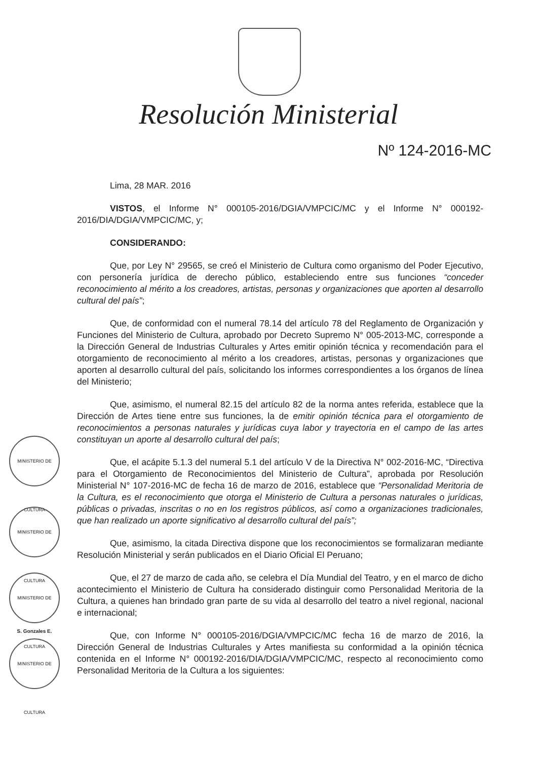Resolución Ministerial
Nº 124-2016-MC
MINISTERIO DE CULTURA
MINISTERIO DE CULTURA
MINISTERIO DE CULTURA
S. Gonzales E.
MINISTERIO DE CULTURA
Lima, 28 MAR. 2016
VISTOS, el Informe N° 000105-2016/DGIA/VMPCIC/MC y el Informe N° 000192-2016/DIA/DGIA/VMPCIC/MC, y;
CONSIDERANDO:
Que, por Ley N° 29565, se creó el Ministerio de Cultura como organismo del Poder Ejecutivo, con personería jurídica de derecho público, estableciendo entre sus funciones “conceder reconocimiento al mérito a los creadores, artistas, personas y organizaciones que aporten al desarrollo cultural del país”;
Que, de conformidad con el numeral 78.14 del artículo 78 del Reglamento de Organización y Funciones del Ministerio de Cultura, aprobado por Decreto Supremo N° 005-2013-MC, corresponde a la Dirección General de Industrias Culturales y Artes emitir opinión técnica y recomendación para el otorgamiento de reconocimiento al mérito a los creadores, artistas, personas y organizaciones que aporten al desarrollo cultural del país, solicitando los informes correspondientes a los órganos de línea del Ministerio;
Que, asimismo, el numeral 82.15 del artículo 82 de la norma antes referida, establece que la Dirección de Artes tiene entre sus funciones, la de emitir opinión técnica para el otorgamiento de reconocimientos a personas naturales y jurídicas cuya labor y trayectoria en el campo de las artes constituyan un aporte al desarrollo cultural del país;
Que, el acápite 5.1.3 del numeral 5.1 del artículo V de la Directiva N° 002-2016-MC, “Directiva para el Otorgamiento de Reconocimientos del Ministerio de Cultura”, aprobada por Resolución Ministerial N° 107-2016-MC de fecha 16 de marzo de 2016, establece que “Personalidad Meritoria de la Cultura, es el reconocimiento que otorga el Ministerio de Cultura a personas naturales o jurídicas, públicas o privadas, inscritas o no en los registros públicos, así como a organizaciones tradicionales, que han realizado un aporte significativo al desarrollo cultural del país”;
Que, asimismo, la citada Directiva dispone que los reconocimientos se formalizaran mediante Resolución Ministerial y serán publicados en el Diario Oficial El Peruano;
Que, el 27 de marzo de cada año, se celebra el Día Mundial del Teatro, y en el marco de dicho acontecimiento el Ministerio de Cultura ha considerado distinguir como Personalidad Meritoria de la Cultura, a quienes han brindado gran parte de su vida al desarrollo del teatro a nivel regional, nacional e internacional;
Que, con Informe N° 000105-2016/DGIA/VMPCIC/MC fecha 16 de marzo de 2016, la Dirección General de Industrias Culturales y Artes manifiesta su conformidad a la opinión técnica contenida en el Informe N° 000192-2016/DIA/DGIA/VMPCIC/MC, respecto al reconocimiento como Personalidad Meritoria de la Cultura a los siguientes: